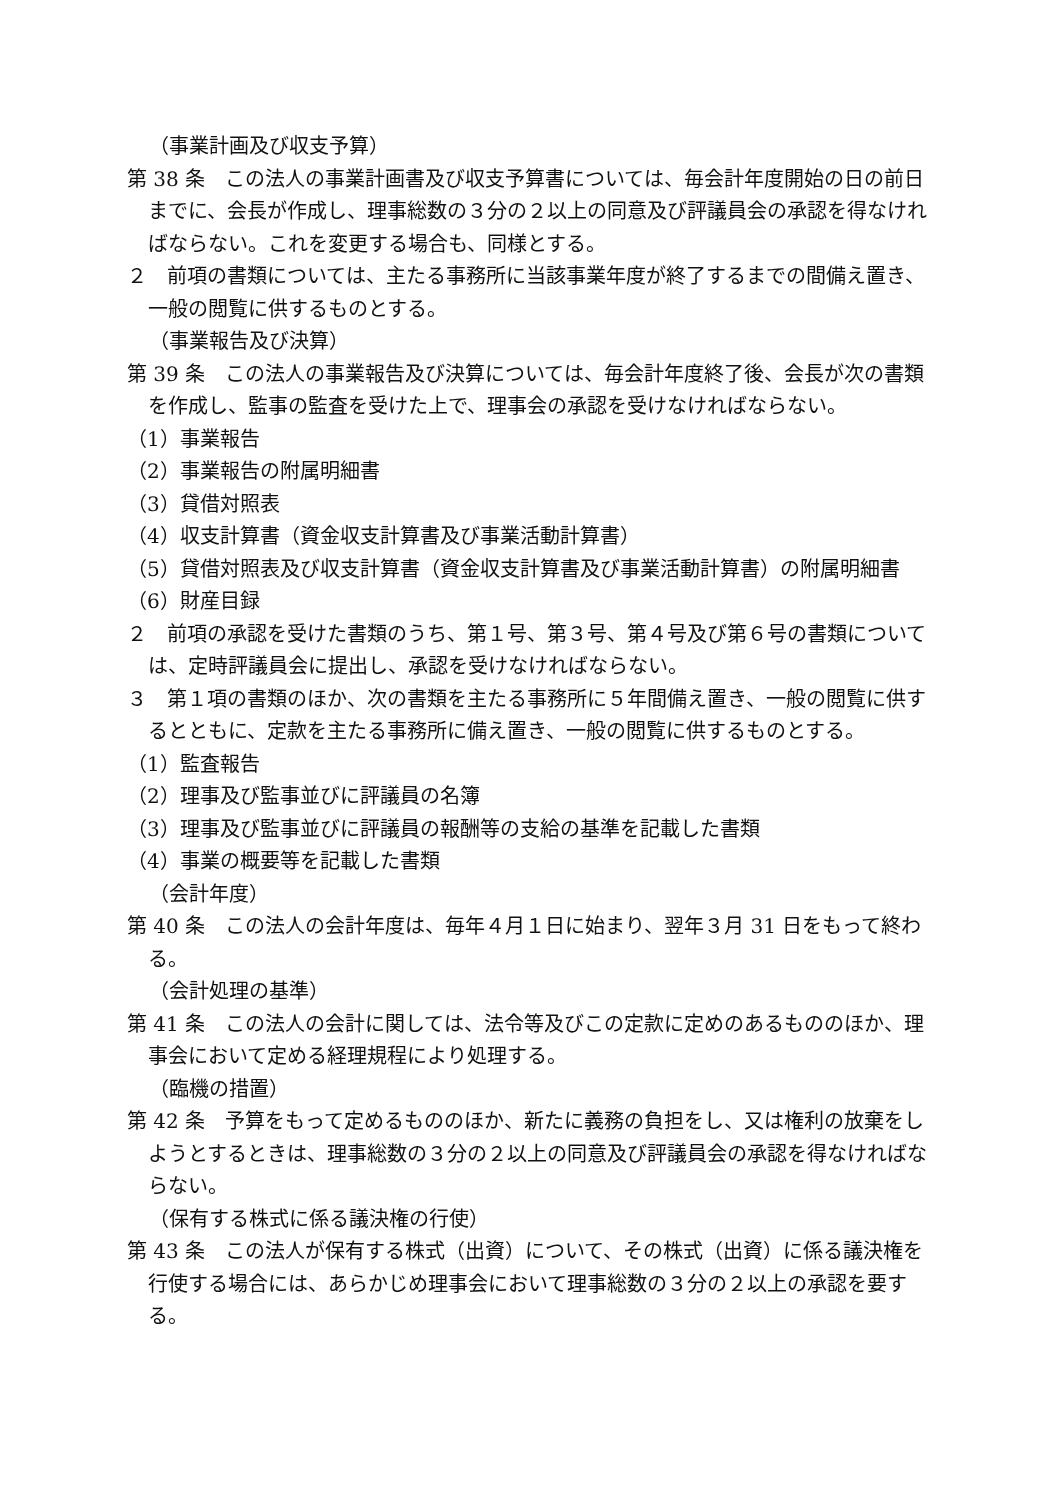（事業計画及び収支予算）
第 38 条　この法人の事業計画書及び収支予算書については、毎会計年度開始の日の前日までに、会長が作成し、理事総数の３分の２以上の同意及び評議員会の承認を得なければならない。これを変更する場合も、同様とする。
２　前項の書類については、主たる事務所に当該事業年度が終了するまでの間備え置き、一般の閲覧に供するものとする。
（事業報告及び決算）
第 39 条　この法人の事業報告及び決算については、毎会計年度終了後、会長が次の書類を作成し、監事の監査を受けた上で、理事会の承認を受けなければならない。
（1）事業報告
（2）事業報告の附属明細書
（3）貸借対照表
（4）収支計算書（資金収支計算書及び事業活動計算書）
（5）貸借対照表及び収支計算書（資金収支計算書及び事業活動計算書）の附属明細書
（6）財産目録
２　前項の承認を受けた書類のうち、第１号、第３号、第４号及び第６号の書類については、定時評議員会に提出し、承認を受けなければならない。
３　第１項の書類のほか、次の書類を主たる事務所に５年間備え置き、一般の閲覧に供するとともに、定款を主たる事務所に備え置き、一般の閲覧に供するものとする。
（1）監査報告
（2）理事及び監事並びに評議員の名簿
（3）理事及び監事並びに評議員の報酬等の支給の基準を記載した書類
（4）事業の概要等を記載した書類
（会計年度）
第 40 条　この法人の会計年度は、毎年４月１日に始まり、翌年３月 31 日をもって終わる。
（会計処理の基準）
第 41 条　この法人の会計に関しては、法令等及びこの定款に定めのあるもののほか、理事会において定める経理規程により処理する。
（臨機の措置）
第 42 条　予算をもって定めるもののほか、新たに義務の負担をし、又は権利の放棄をしようとするときは、理事総数の３分の２以上の同意及び評議員会の承認を得なければならない。
（保有する株式に係る議決権の行使）
第 43 条　この法人が保有する株式（出資）について、その株式（出資）に係る議決権を行使する場合には、あらかじめ理事会において理事総数の３分の２以上の承認を要する。